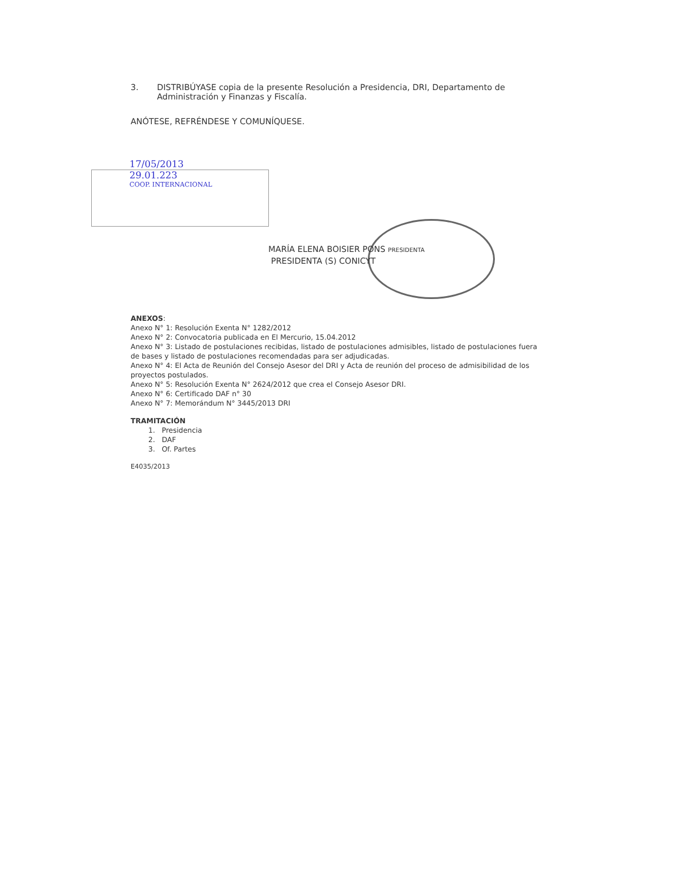3. DISTRIBÚYASE copia de la presente Resolución a Presidencia, DRI, Departamento de Administración y Finanzas y Fiscalía.
ANÓTESE, REFRÉNDESE Y COMUNÍQUESE.
17/05/2013
29.01.223
COOP. INTERNACIONAL
MARÍA ELENA BOISIER PONS PRESIDENTA
PRESIDENTA (S) CONICYT
ANEXOS:
Anexo N° 1: Resolución Exenta N° 1282/2012
Anexo N° 2: Convocatoria publicada en El Mercurio, 15.04.2012
Anexo N° 3: Listado de postulaciones recibidas, listado de postulaciones admisibles, listado de postulaciones fuera de bases y listado de postulaciones recomendadas para ser adjudicadas.
Anexo N° 4: El Acta de Reunión del Consejo Asesor del DRI y Acta de reunión del proceso de admisibilidad de los proyectos postulados.
Anexo N° 5: Resolución Exenta N° 2624/2012 que crea el Consejo Asesor DRI.
Anexo N° 6: Certificado DAF n° 30
Anexo N° 7: Memorándum N° 3445/2013 DRI
TRAMITACIÓN
1. Presidencia
2. DAF
3. Of. Partes
E4035/2013